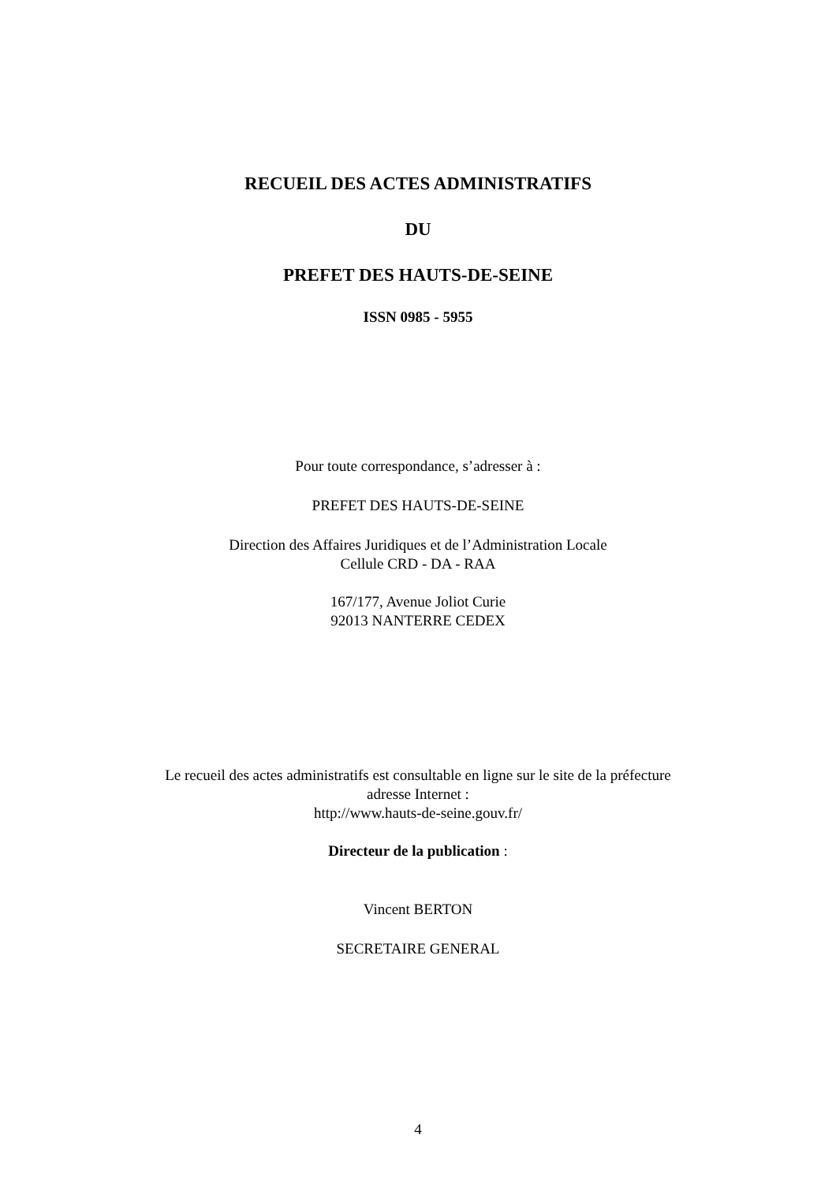RECUEIL DES ACTES ADMINISTRATIFS
DU
PREFET DES HAUTS-DE-SEINE
ISSN 0985 - 5955
Pour toute correspondance, s’adresser à :
PREFET DES HAUTS-DE-SEINE
Direction des Affaires Juridiques et de l’Administration Locale
Cellule CRD - DA - RAA
167/177, Avenue Joliot Curie
92013 NANTERRE CEDEX
Le recueil des actes administratifs est consultable en ligne sur le site de la préfecture
adresse Internet :
http://www.hauts-de-seine.gouv.fr/
Directeur de la publication :
Vincent BERTON
SECRETAIRE GENERAL
4